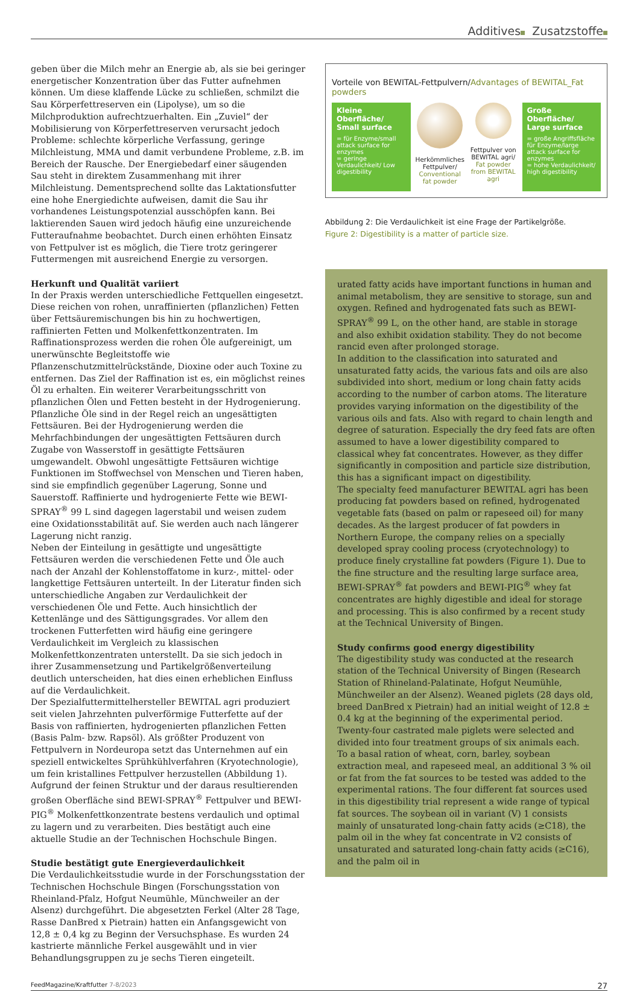Additives Zusatzstoffe
geben über die Milch mehr an Energie ab, als sie bei geringer energetischer Konzentration über das Futter aufnehmen können. Um diese klaffende Lücke zu schließen, schmilzt die Sau Körperfettreserven ein (Lipolyse), um so die Milchproduktion aufrechtzuerhalten. Ein „Zuviel“ der Mobilisierung von Körperfettreserven verursacht jedoch Probleme: schlechte körperliche Verfassung, geringe Milchleistung, MMA und damit verbundene Probleme, z.B. im Bereich der Rausche. Der Energiebedarf einer säugenden Sau steht in direktem Zusammenhang mit ihrer Milchleistung. Dementsprechend sollte das Laktationsfutter eine hohe Energiedichte aufweisen, damit die Sau ihr vorhandenes Leistungspotenzial ausschöpfen kann. Bei laktierenden Sauen wird jedoch häufig eine unzureichende Futteraufnahme beobachtet. Durch einen erhöhten Einsatz von Fettpulver ist es möglich, die Tiere trotz geringerer Futtermengen mit ausreichend Energie zu versorgen.
Herkunft und Qualität variiert
In der Praxis werden unterschiedliche Fettquellen eingesetzt. Diese reichen von rohen, unraffinierten (pflanzlichen) Fetten über Fettsäuremischungen bis hin zu hochwertigen, raffinierten Fetten und Molkenfettkonzentraten. Im Raffinationsprozess werden die rohen Öle aufgereinigt, um unerwünschte Begleitstoffe wie Pflanzenschutzmittelrückstände, Dioxine oder auch Toxine zu entfernen. Das Ziel der Raffination ist es, ein möglichst reines Öl zu erhalten. Ein weiterer Verarbeitungsschritt von pflanzlichen Ölen und Fetten besteht in der Hydrogenierung. Pflanzliche Öle sind in der Regel reich an ungesättigten Fettsäuren. Bei der Hydrogenierung werden die Mehrfachbindungen der ungesättigten Fettsäuren durch Zugabe von Wasserstoff in gesättigte Fettsäuren umgewandelt. Obwohl ungesättigte Fettsäuren wichtige Funktionen im Stoffwechsel von Menschen und Tieren haben, sind sie empfindlich gegenüber Lagerung, Sonne und Sauerstoff. Raffinierte und hydrogenierte Fette wie BEWI-SPRAY<sup>®</sup> 99 L sind dagegen lagerstabil und weisen zudem eine Oxidationsstabilität auf. Sie werden auch nach längerer Lagerung nicht ranzig.
Neben der Einteilung in gesättigte und ungesättigte Fettsäuren werden die verschiedenen Fette und Öle auch nach der Anzahl der Kohlenstoffatome in kurz-, mittel- oder langkettige Fettsäuren unterteilt. In der Literatur finden sich unterschiedliche Angaben zur Verdaulichkeit der verschiedenen Öle und Fette. Auch hinsichtlich der Kettenlänge und des Sättigungsgrades. Vor allem den trockenen Futterfetten wird häufig eine geringere Verdaulichkeit im Vergleich zu klassischen Molkenfettkonzentraten unterstellt. Da sie sich jedoch in ihrer Zusammensetzung und Partikelgrößenverteilung deutlich unterscheiden, hat dies einen erheblichen Einfluss auf die Verdaulichkeit.
Der Spezialfuttermittelhersteller BEWITAL agri produziert seit vielen Jahrzehnten pulverförmige Futterfette auf der Basis von raffinierten, hydrogenierten pflanzlichen Fetten (Basis Palm- bzw. Rapsöl). Als größter Produzent von Fettpulvern in Nordeuropa setzt das Unternehmen auf ein speziell entwickeltes Sprühkühlverfahren (Kryotechnologie), um fein kristallines Fettpulver herzustellen (Abbildung 1). Aufgrund der feinen Struktur und der daraus resultierenden großen Oberfläche sind BEWI-SPRAY<sup>®</sup> Fettpulver und BEWI-PIG<sup>®</sup> Molkenfettkonzentrate bestens verdaulich und optimal zu lagern und zu verarbeiten. Dies bestätigt auch eine aktuelle Studie an der Technischen Hochschule Bingen.
Studie bestätigt gute Energieverdaulichkeit
Die Verdaulichkeitsstudie wurde in der Forschungsstation der Technischen Hochschule Bingen (Forschungsstation von Rheinland-Pfalz, Hofgut Neumühle, Münchweiler an der Alsenz) durchgeführt. Die abgesetzten Ferkel (Alter 28 Tage, Rasse DanBred x Pietrain) hatten ein Anfangsgewicht von 12,8 ± 0,4 kg zu Beginn der Versuchsphase. Es wurden 24 kastrierte männliche Ferkel ausgewählt und in vier Behandlungsgruppen zu je sechs Tieren eingeteilt.
Vorteile von BEWITAL-Fettpulvern/Advantages of BEWITAL_Fat powders
Kleine Oberfläche/ Small surface
= für Enzyme/small attack surface for enzymes
= geringe Verdaulichkeit/ Low digestibility
Herkömmliches Fettpulver/ Conventional fat powder
Fettpulver von BEWITAL agri/ Fat powder from BEWITAL agri
Große Oberfläche/ Large surface
= große Angriffsfläche für Enzyme/large attack surface for enzymes
= hohe Verdaulichkeit/ high digestibility
Abbildung 2: Die Verdaulichkeit ist eine Frage der Partikelgröße.
Figure 2: Digestibility is a matter of particle size.
urated fatty acids have important functions in human and animal metabolism, they are sensitive to storage, sun and oxygen. Refined and hydrogenated fats such as BEWI-SPRAY<sup>®</sup> 99 L, on the other hand, are stable in storage and also exhibit oxidation stability. They do not become rancid even after prolonged storage.
In addition to the classification into saturated and unsaturated fatty acids, the various fats and oils are also subdivided into short, medium or long chain fatty acids according to the number of carbon atoms. The literature provides varying information on the digestibility of the various oils and fats. Also with regard to chain length and degree of saturation. Especially the dry feed fats are often assumed to have a lower digestibility compared to classical whey fat concentrates. However, as they differ significantly in composition and particle size distribution, this has a significant impact on digestibility.
The specialty feed manufacturer BEWITAL agri has been producing fat powders based on refined, hydrogenated vegetable fats (based on palm or rapeseed oil) for many decades. As the largest producer of fat powders in Northern Europe, the company relies on a specially developed spray cooling process (cryotechnology) to produce finely crystalline fat powders (Figure 1). Due to the fine structure and the resulting large surface area, BEWI-SPRAY<sup>®</sup> fat powders and BEWI-PIG<sup>®</sup> whey fat concentrates are highly digestible and ideal for storage and processing. This is also confirmed by a recent study at the Technical University of Bingen.
Study confirms good energy digestibility
The digestibility study was conducted at the research station of the Technical University of Bingen (Research Station of Rhineland-Palatinate, Hofgut Neumühle, Münchweiler an der Alsenz). Weaned piglets (28 days old, breed DanBred x Pietrain) had an initial weight of 12.8 ± 0.4 kg at the beginning of the experimental period. Twenty-four castrated male piglets were selected and divided into four treatment groups of six animals each.
To a basal ration of wheat, corn, barley, soybean extraction meal, and rapeseed meal, an additional 3 % oil or fat from the fat sources to be tested was added to the experimental rations. The four different fat sources used in this digestibility trial represent a wide range of typical fat sources. The soybean oil in variant (V) 1 consists mainly of unsaturated long-chain fatty acids (≥C18), the palm oil in the whey fat concentrate in V2 consists of unsaturated and saturated long-chain fatty acids (≥C16), and the palm oil in
FeedMagazine/Kraftfutter 7-8/2023 27